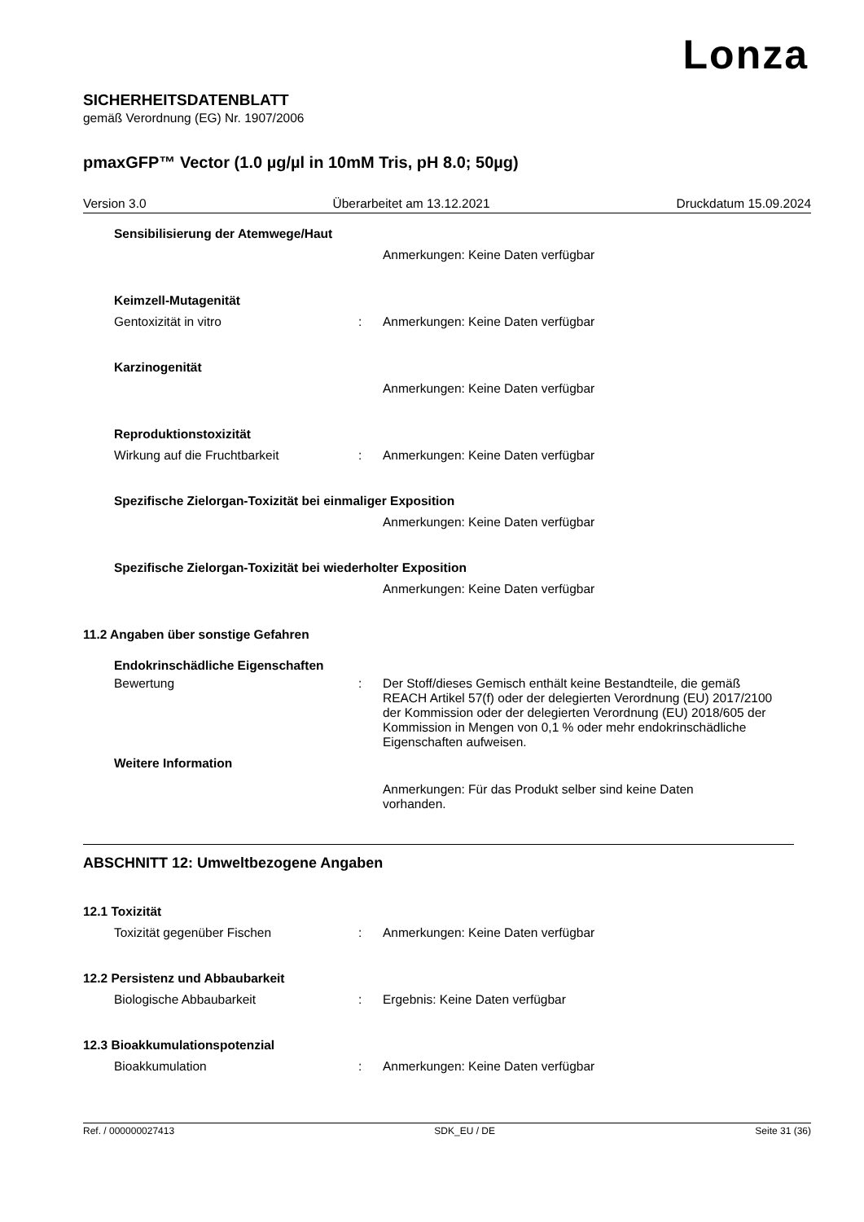Lonza
SICHERHEITSDATENBLATT
gemäß Verordnung (EG) Nr. 1907/2006
pmaxGFP™ Vector (1.0 µg/µl in 10mM Tris, pH 8.0; 50µg)
Version 3.0 Überarbeitet am 13.12.2021 Druckdatum 15.09.2024
Sensibilisierung der Atemwege/Haut
Anmerkungen: Keine Daten verfügbar
Keimzell-Mutagenität
Gentoxizität in vitro : Anmerkungen: Keine Daten verfügbar
Karzinogenität
Anmerkungen: Keine Daten verfügbar
Reproduktionstoxizität
Wirkung auf die Fruchtbarkeit : Anmerkungen: Keine Daten verfügbar
Spezifische Zielorgan-Toxizität bei einmaliger Exposition
Anmerkungen: Keine Daten verfügbar
Spezifische Zielorgan-Toxizität bei wiederholter Exposition
Anmerkungen: Keine Daten verfügbar
11.2 Angaben über sonstige Gefahren
Endokrinschädliche Eigenschaften
Bewertung : Der Stoff/dieses Gemisch enthält keine Bestandteile, die gemäß REACH Artikel 57(f) oder der delegierten Verordnung (EU) 2017/2100 der Kommission oder der delegierten Verordnung (EU) 2018/605 der Kommission in Mengen von 0,1 % oder mehr endokrinschädliche Eigenschaften aufweisen.
Weitere Information
Anmerkungen: Für das Produkt selber sind keine Daten vorhanden.
ABSCHNITT 12: Umweltbezogene Angaben
12.1 Toxizität
Toxizität gegenüber Fischen : Anmerkungen: Keine Daten verfügbar
12.2 Persistenz und Abbaubarkeit
Biologische Abbaubarkeit : Ergebnis: Keine Daten verfügbar
12.3 Bioakkumulationspotenzial
Bioakkumulation : Anmerkungen: Keine Daten verfügbar
Ref. / 000000027413 SDK_EU / DE Seite 31 (36)